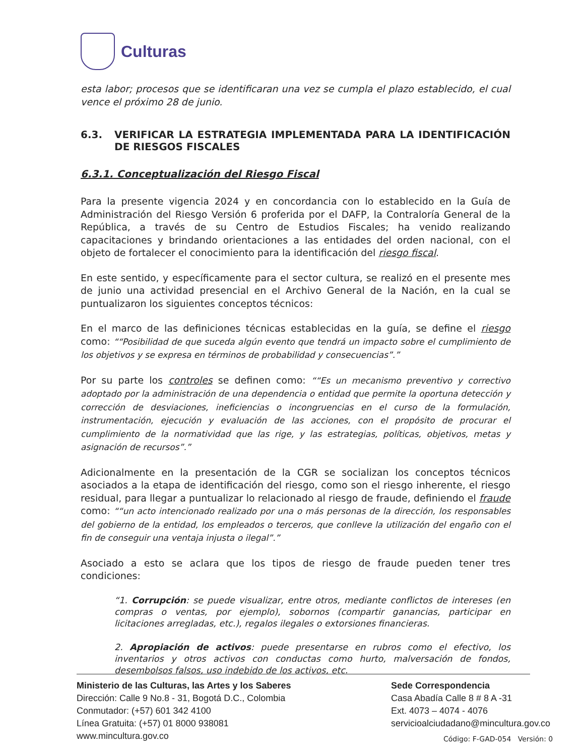Culturas
esta labor; procesos que se identificaran una vez se cumpla el plazo establecido, el cual vence el próximo 28 de junio.
6.3. VERIFICAR LA ESTRATEGIA IMPLEMENTADA PARA LA IDENTIFICACIÓN DE RIESGOS FISCALES
6.3.1. Conceptualización del Riesgo Fiscal
Para la presente vigencia 2024 y en concordancia con lo establecido en la Guía de Administración del Riesgo Versión 6 proferida por el DAFP, la Contraloría General de la República, a través de su Centro de Estudios Fiscales; ha venido realizando capacitaciones y brindando orientaciones a las entidades del orden nacional, con el objeto de fortalecer el conocimiento para la identificación del riesgo fiscal.
En este sentido, y específicamente para el sector cultura, se realizó en el presente mes de junio una actividad presencial en el Archivo General de la Nación, en la cual se puntualizaron los siguientes conceptos técnicos:
En el marco de las definiciones técnicas establecidas en la guía, se define el riesgo como: “Posibilidad de que suceda algún evento que tendrá un impacto sobre el cumplimiento de los objetivos y se expresa en términos de probabilidad y consecuencias”.
Por su parte los controles se definen como: “Es un mecanismo preventivo y correctivo adoptado por la administración de una dependencia o entidad que permite la oportuna detección y corrección de desviaciones, ineficiencias o incongruencias en el curso de la formulación, instrumentación, ejecución y evaluación de las acciones, con el propósito de procurar el cumplimiento de la normatividad que las rige, y las estrategias, políticas, objetivos, metas y asignación de recursos”.
Adicionalmente en la presentación de la CGR se socializan los conceptos técnicos asociados a la etapa de identificación del riesgo, como son el riesgo inherente, el riesgo residual, para llegar a puntualizar lo relacionado al riesgo de fraude, definiendo el fraude como: “un acto intencionado realizado por una o más personas de la dirección, los responsables del gobierno de la entidad, los empleados o terceros, que conlleve la utilización del engaño con el fin de conseguir una ventaja injusta o ilegal”.
Asociado a esto se aclara que los tipos de riesgo de fraude pueden tener tres condiciones:
“1. Corrupción: se puede visualizar, entre otros, mediante conflictos de intereses (en compras o ventas, por ejemplo), sobornos (compartir ganancias, participar en licitaciones arregladas, etc.), regalos ilegales o extorsiones financieras.
2. Apropiación de activos: puede presentarse en rubros como el efectivo, los inventarios y otros activos con conductas como hurto, malversación de fondos, desembolsos falsos, uso indebido de los activos, etc.
Ministerio de las Culturas, las Artes y los Saberes
Dirección: Calle 9 No.8 - 31, Bogotá D.C., Colombia
Conmutador: (+57) 601 342 4100
Línea Gratuita: (+57) 01 8000 938081
www.mincultura.gov.co
Sede Correspondencia
Casa Abadía Calle 8 # 8 A -31
Ext. 4073 – 4074 - 4076
servicioalciudadano@mincultura.gov.co
Código: F-GAD-054 Versión: 0